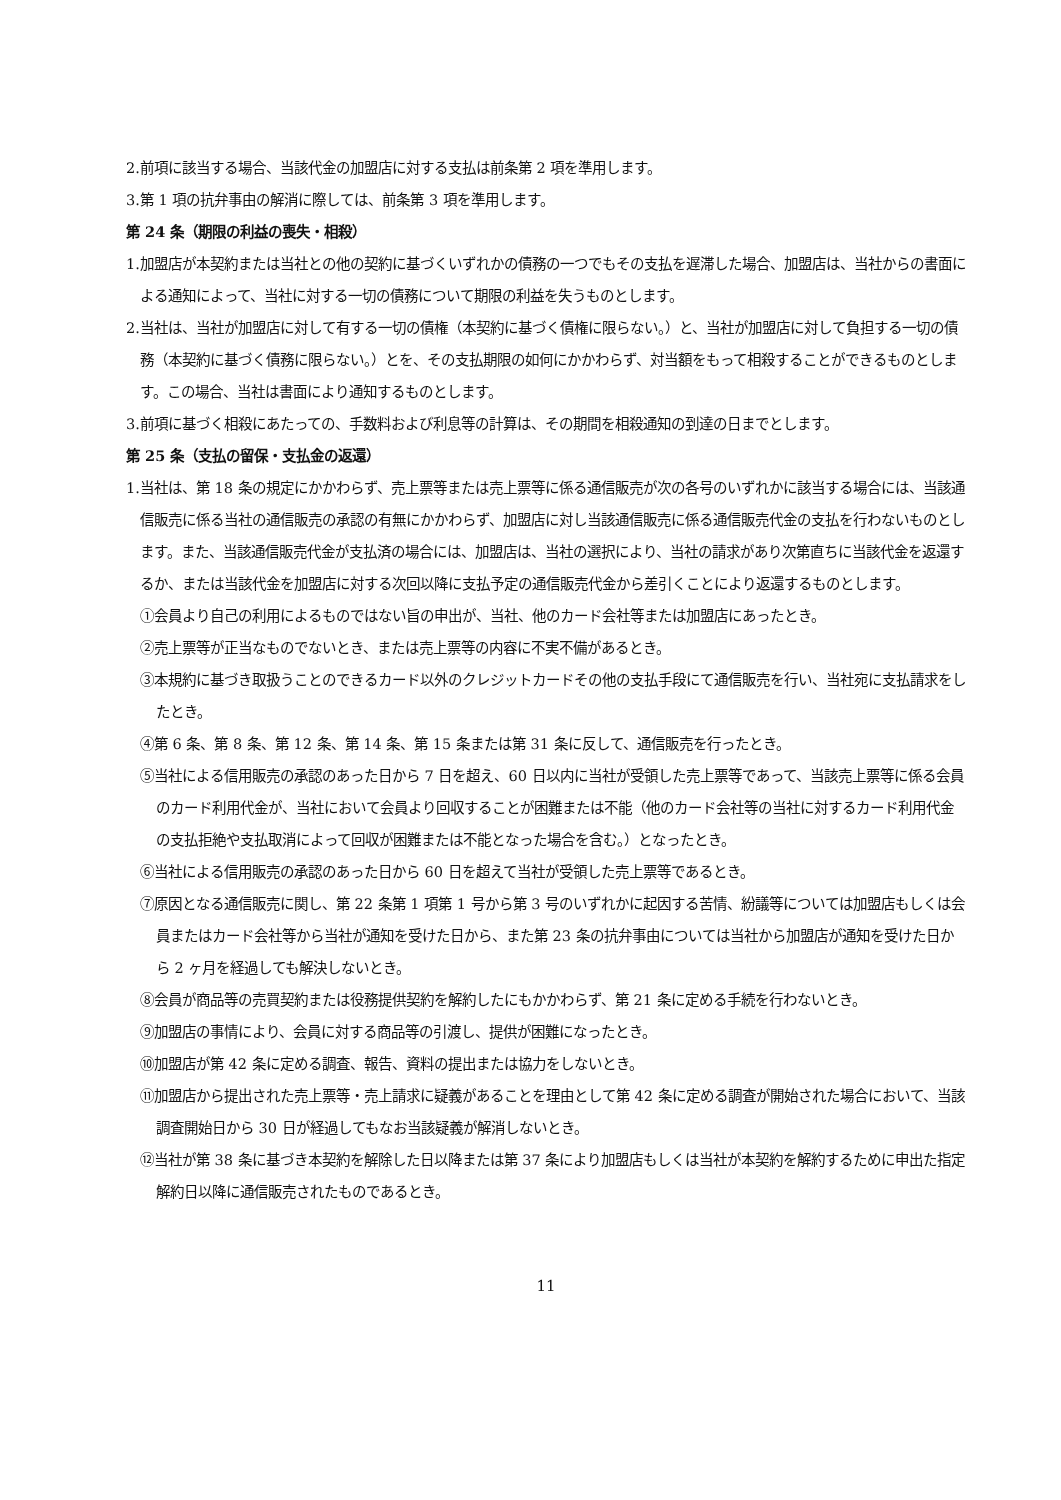2.前項に該当する場合、当該代金の加盟店に対する支払は前条第 2 項を準用します。
3.第 1 項の抗弁事由の解消に際しては、前条第 3 項を準用します。
第 24 条（期限の利益の喪失・相殺）
1.加盟店が本契約または当社との他の契約に基づくいずれかの債務の一つでもその支払を遅滞した場合、加盟店は、当社からの書面による通知によって、当社に対する一切の債務について期限の利益を失うものとします。
2.当社は、当社が加盟店に対して有する一切の債権（本契約に基づく債権に限らない。）と、当社が加盟店に対して負担する一切の債務（本契約に基づく債務に限らない。）とを、その支払期限の如何にかかわらず、対当額をもって相殺することができるものとします。この場合、当社は書面により通知するものとします。
3.前項に基づく相殺にあたっての、手数料および利息等の計算は、その期間を相殺通知の到達の日までとします。
第 25 条（支払の留保・支払金の返還）
1.当社は、第 18 条の規定にかかわらず、売上票等または売上票等に係る通信販売が次の各号のいずれかに該当する場合には、当該通信販売に係る当社の通信販売の承認の有無にかかわらず、加盟店に対し当該通信販売に係る通信販売代金の支払を行わないものとします。また、当該通信販売代金が支払済の場合には、加盟店は、当社の選択により、当社の請求があり次第直ちに当該代金を返還するか、または当該代金を加盟店に対する次回以降に支払予定の通信販売代金から差引くことにより返還するものとします。
①会員より自己の利用によるものではない旨の申出が、当社、他のカード会社等または加盟店にあったとき。
②売上票等が正当なものでないとき、または売上票等の内容に不実不備があるとき。
③本規約に基づき取扱うことのできるカード以外のクレジットカードその他の支払手段にて通信販売を行い、当社宛に支払請求をしたとき。
④第 6 条、第 8 条、第 12 条、第 14 条、第 15 条または第 31 条に反して、通信販売を行ったとき。
⑤当社による信用販売の承認のあった日から 7 日を超え、60 日以内に当社が受領した売上票等であって、当該売上票等に係る会員のカード利用代金が、当社において会員より回収することが困難または不能（他のカード会社等の当社に対するカード利用代金の支払拒絶や支払取消によって回収が困難または不能となった場合を含む。）となったとき。
⑥当社による信用販売の承認のあった日から 60 日を超えて当社が受領した売上票等であるとき。
⑦原因となる通信販売に関し、第 22 条第 1 項第 1 号から第 3 号のいずれかに起因する苦情、紛議等については加盟店もしくは会員またはカード会社等から当社が通知を受けた日から、また第 23 条の抗弁事由については当社から加盟店が通知を受けた日から 2 ヶ月を経過しても解決しないとき。
⑧会員が商品等の売買契約または役務提供契約を解約したにもかかわらず、第 21 条に定める手続を行わないとき。
⑨加盟店の事情により、会員に対する商品等の引渡し、提供が困難になったとき。
⑩加盟店が第 42 条に定める調査、報告、資料の提出または協力をしないとき。
⑪加盟店から提出された売上票等・売上請求に疑義があることを理由として第 42 条に定める調査が開始された場合において、当該調査開始日から 30 日が経過してもなお当該疑義が解消しないとき。
⑫当社が第 38 条に基づき本契約を解除した日以降または第 37 条により加盟店もしくは当社が本契約を解約するために申出た指定解約日以降に通信販売されたものであるとき。
11